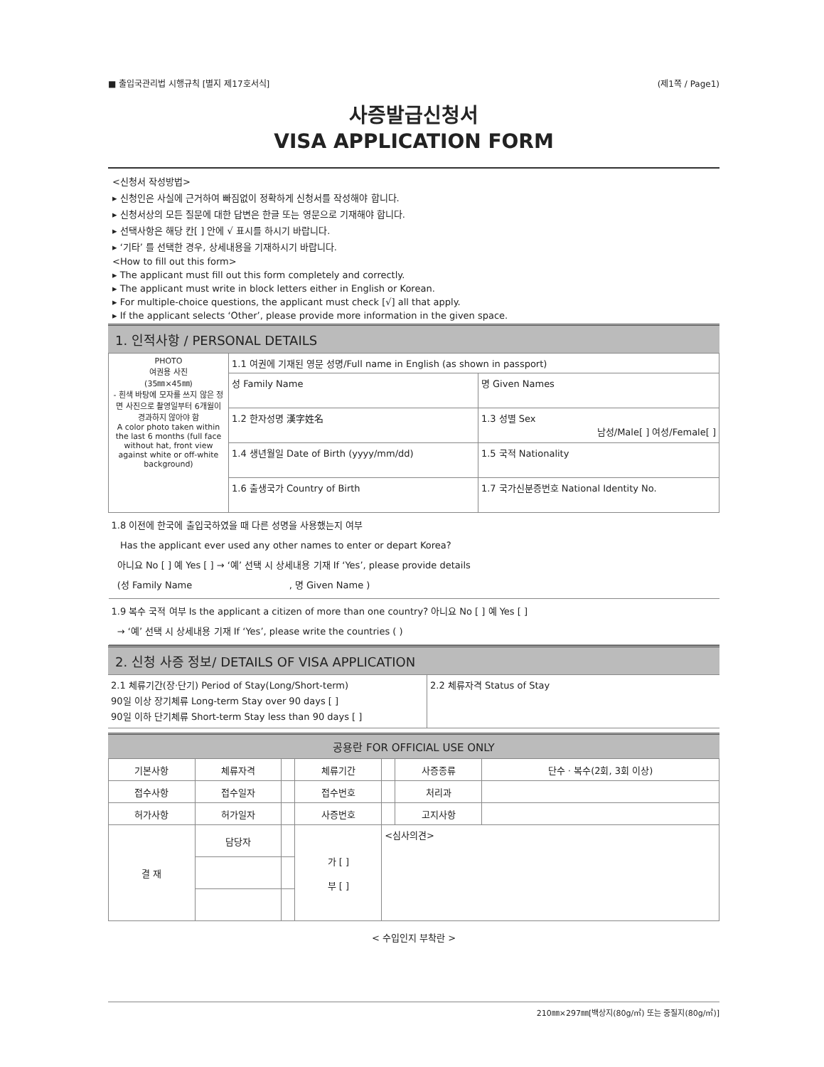■ 출입국관리법 시행규칙 [별지 제17호서식] (제1쪽 / Page1)
사증발급신청서
VISA APPLICATION FORM
<신청서 작성방법>
▸ 신청인은 사실에 근거하여 빠짐없이 정확하게 신청서를 작성해야 합니다.
▸ 신청서상의 모든 질문에 대한 답변은 한글 또는 영문으로 기재해야 합니다.
▸ 선택사항은 해당 칸[ ] 안에 √ 표시를 하시기 바랍니다.
▸ ‘기타’ 를 선택한 경우, 상세내용을 기재하시기 바랍니다.
<How to fill out this form>
▸ The applicant must fill out this form completely and correctly.
▸ The applicant must write in block letters either in English or Korean.
▸ For multiple-choice questions, the applicant must check [√] all that apply.
▸ If the applicant selects ‘Other’, please provide more information in the given space.
1. 인적사항 / PERSONAL DETAILS
| PHOTO 여권용 사진 (35㎜×45㎜) - 흰색 바탕에 모자를 쓰지 않은 정면 사진으로 촬영일부터 6개월이 경과하지 않아야 함 A color photo taken within the last 6 months (full face without hat, front view against white or off-white background) | 1.1 여권에 기재된 영문 성명/Full name in English (as shown in passport) | |
| | 성 Family Name | 명 Given Names |
| | 1.2 한자성명 漢字姓名 | 1.3 성별 Sex 남성/Male[ ] 여성/Female[ ] |
| | 1.4 생년월일 Date of Birth (yyyy/mm/dd) | 1.5 국적 Nationality |
| | 1.6 출생국가 Country of Birth | 1.7 국가신분증번호 National Identity No. |
| 1.8 이전에 한국에 출입국하였을 때 다른 성명을 사용했는지 여부 Has the applicant ever used any other names to enter or depart Korea? 아니요 No [ ] 예 Yes [ ] → ‘예’ 선택 시 상세내용 기재 If ‘Yes’, please provide details (성 Family Name , 명 Given Name ) | | |
| 1.9 복수 국적 여부 Is the applicant a citizen of more than one country? 아니요 No [ ] 예 Yes [ ] → ‘예’ 선택 시 상세내용 기재 If ‘Yes’, please write the countries ( ) | | |
2. 신청 사증 정보/ DETAILS OF VISA APPLICATION
| 2.1 체류기간(장·단기) Period of Stay(Long/Short-term) 90일 이상 장기체류 Long-term Stay over 90 days [ ] 90일 이하 단기체류 Short-term Stay less than 90 days [ ] | 2.2 체류자격 Status of Stay |
공용란 FOR OFFICIAL USE ONLY
| 기본사항 | 체류자격 | | 체류기간 | | 사증종류 | 단수 · 복수(2회, 3회 이상) |
| 접수사항 | 접수일자 | | 접수번호 | | 처리과 | |
| 허가사항 | 허가일자 | | 사증번호 | | 고지사항 | |
| 결 재 | 담당자 | | 가 [ ] 부 [ ] | <심사의견> | | |
< 수입인지 부착란 >
210㎜×297㎜[백상지(80g/㎡) 또는 중질지(80g/㎡)]